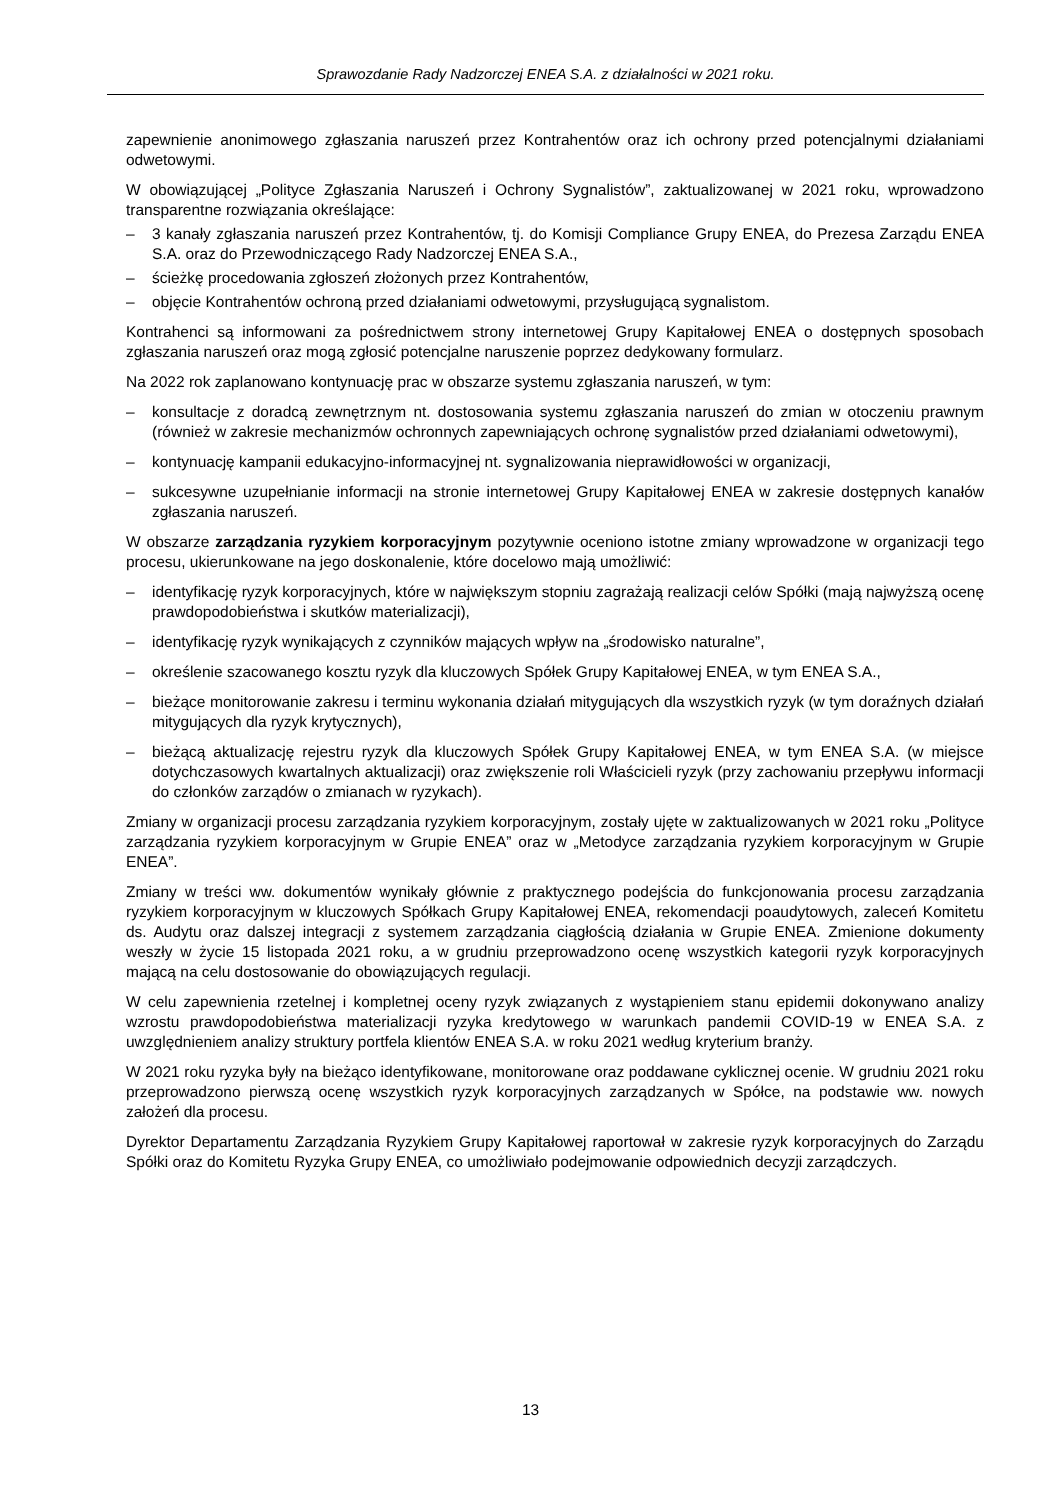Sprawozdanie Rady Nadzorczej ENEA S.A. z działalności w 2021 roku.
zapewnienie anonimowego zgłaszania naruszeń przez Kontrahentów oraz ich ochrony przed potencjalnymi działaniami odwetowymi.
W obowiązującej „Polityce Zgłaszania Naruszeń i Ochrony Sygnalistów”, zaktualizowanej w 2021 roku, wprowadzono transparentne rozwiązania określające:
– 3 kanały zgłaszania naruszeń przez Kontrahentów, tj. do Komisji Compliance Grupy ENEA, do Prezesa Zarządu ENEA S.A. oraz do Przewodniczącego Rady Nadzorczej ENEA S.A.,
– ścieżkę procedowania zgłoszeń złożonych przez Kontrahentów,
– objęcie Kontrahentów ochroną przed działaniami odwetowymi, przysługującą sygnalistom.
Kontrahenci są informowani za pośrednictwem strony internetowej Grupy Kapitałowej ENEA o dostępnych sposobach zgłaszania naruszeń oraz mogą zgłosić potencjalne naruszenie poprzez dedykowany formularz.
Na 2022 rok zaplanowano kontynuację prac w obszarze systemu zgłaszania naruszeń, w tym:
– konsultacje z doradcą zewnętrznym nt. dostosowania systemu zgłaszania naruszeń do zmian w otoczeniu prawnym (również w zakresie mechanizmów ochronnych zapewniających ochronę sygnalistów przed działaniami odwetowymi),
– kontynuację kampanii edukacyjno-informacyjnej nt. sygnalizowania nieprawidłowości w organizacji,
– sukcesywne uzupełnianie informacji na stronie internetowej Grupy Kapitałowej ENEA w zakresie dostępnych kanałów zgłaszania naruszeń.
W obszarze zarządzania ryzykiem korporacyjnym pozytywnie oceniono istotne zmiany wprowadzone w organizacji tego procesu, ukierunkowane na jego doskonalenie, które docelowo mają umożliwić:
– identyfikację ryzyk korporacyjnych, które w największym stopniu zagrażają realizacji celów Spółki (mają najwyższą ocenę prawdopodobieństwa i skutków materializacji),
– identyfikację ryzyk wynikających z czynników mających wpływ na „środowisko naturalne”,
– określenie szacowanego kosztu ryzyk dla kluczowych Spółek Grupy Kapitałowej ENEA, w tym ENEA S.A.,
– bieżące monitorowanie zakresu i terminu wykonania działań mitygujących dla wszystkich ryzyk (w tym doraźnych działań mitygujących dla ryzyk krytycznych),
– bieżącą aktualizację rejestru ryzyk dla kluczowych Spółek Grupy Kapitałowej ENEA, w tym ENEA S.A. (w miejsce dotychczasowych kwartalnych aktualizacji) oraz zwiększenie roli Właścicieli ryzyk (przy zachowaniu przepływu informacji do członków zarządów o zmianach w ryzykach).
Zmiany w organizacji procesu zarządzania ryzykiem korporacyjnym, zostały ujęte w zaktualizowanych w 2021 roku „Polityce zarządzania ryzykiem korporacyjnym w Grupie ENEA” oraz w „Metodyce zarządzania ryzykiem korporacyjnym w Grupie ENEA”.
Zmiany w treści ww. dokumentów wynikały głównie z praktycznego podejścia do funkcjonowania procesu zarządzania ryzykiem korporacyjnym w kluczowych Spółkach Grupy Kapitałowej ENEA, rekomendacji poaudytowych, zaleceń Komitetu ds. Audytu oraz dalszej integracji z systemem zarządzania ciągłością działania w Grupie ENEA. Zmienione dokumenty weszły w życie 15 listopada 2021 roku, a w grudniu przeprowadzono ocenę wszystkich kategorii ryzyk korporacyjnych mającą na celu dostosowanie do obowiązujących regulacji.
W celu zapewnienia rzetelnej i kompletnej oceny ryzyk związanych z wystąpieniem stanu epidemii dokonywano analizy wzrostu prawdopodobieństwa materializacji ryzyka kredytowego w warunkach pandemii COVID-19 w ENEA S.A. z uwzględnieniem analizy struktury portfela klientów ENEA S.A. w roku 2021 według kryterium branży.
W 2021 roku ryzyka były na bieżąco identyfikowane, monitorowane oraz poddawane cyklicznej ocenie. W grudniu 2021 roku przeprowadzono pierwszą ocenę wszystkich ryzyk korporacyjnych zarządzanych w Spółce, na podstawie ww. nowych założeń dla procesu.
Dyrektor Departamentu Zarządzania Ryzykiem Grupy Kapitałowej raportował w zakresie ryzyk korporacyjnych do Zarządu Spółki oraz do Komitetu Ryzyka Grupy ENEA, co umożliwiało podejmowanie odpowiednich decyzji zarządczych.
13